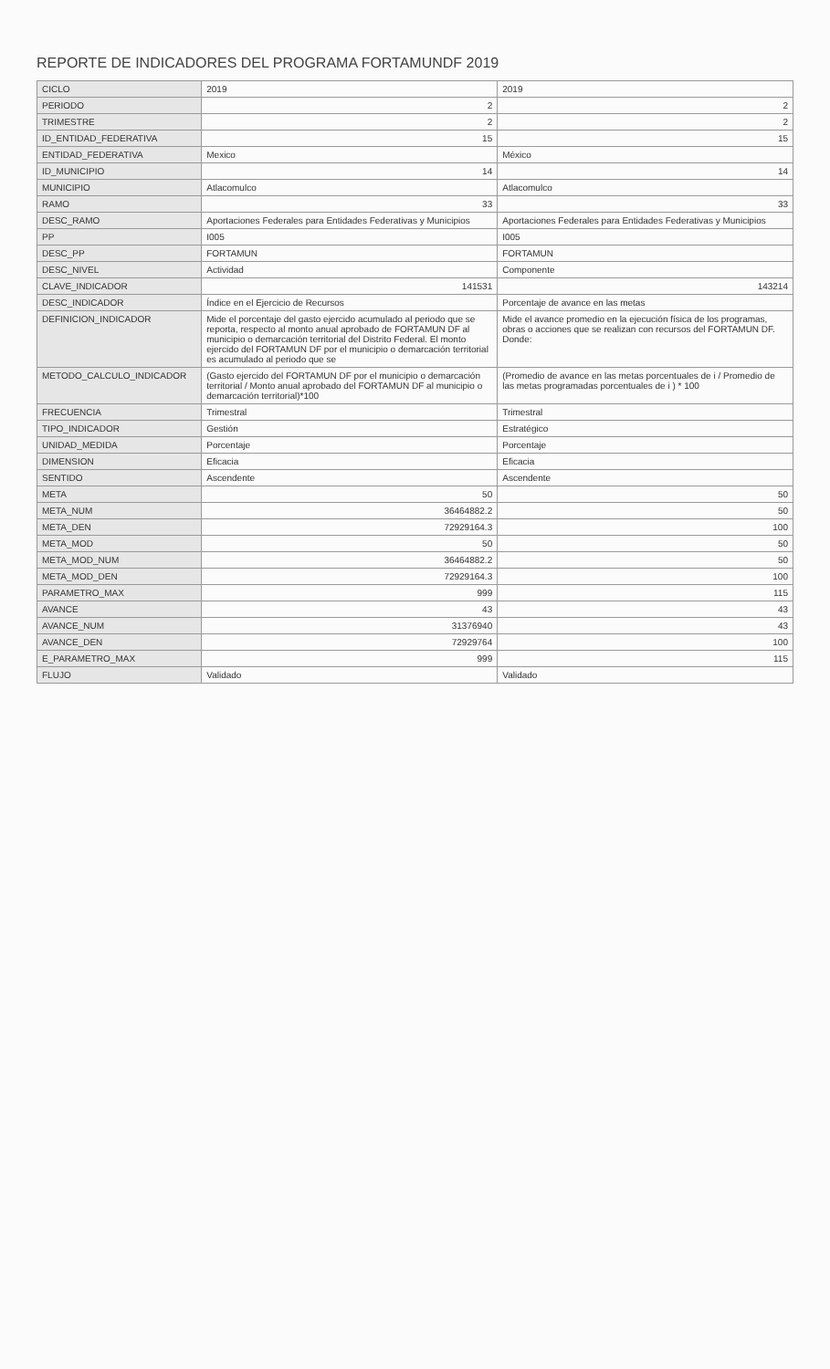REPORTE DE INDICADORES DEL PROGRAMA FORTAMUNDF 2019
| CICLO | 2019 | 2019 |
| PERIODO | 2 | 2 |
| TRIMESTRE | 2 | 2 |
| ID_ENTIDAD_FEDERATIVA | 15 | 15 |
| ENTIDAD_FEDERATIVA | Mexico | México |
| ID_MUNICIPIO | 14 | 14 |
| MUNICIPIO | Atlacomulco | Atlacomulco |
| RAMO | 33 | 33 |
| DESC_RAMO | Aportaciones Federales para Entidades Federativas y Municipios | Aportaciones Federales para Entidades Federativas y Municipios |
| PP | I005 | I005 |
| DESC_PP | FORTAMUN | FORTAMUN |
| DESC_NIVEL | Actividad | Componente |
| CLAVE_INDICADOR | 141531 | 143214 |
| DESC_INDICADOR | Índice en el Ejercicio de Recursos | Porcentaje de avance en las metas |
| DEFINICION_INDICADOR | Mide el porcentaje del gasto ejercido acumulado al periodo que se reporta, respecto al monto anual aprobado de FORTAMUN DF al municipio o demarcación territorial del Distrito Federal. El monto ejercido del FORTAMUN DF por el municipio o demarcación territorial es acumulado al periodo que se | Mide el avance promedio en la ejecución física de los programas, obras o acciones que se realizan con recursos del FORTAMUN DF. Donde: |
| METODO_CALCULO_INDICADOR | (Gasto ejercido del FORTAMUN DF por el municipio o demarcación territorial / Monto anual aprobado del FORTAMUN DF al municipio o demarcación territorial)*100 | (Promedio de avance en las metas porcentuales de i / Promedio de las metas programadas porcentuales de i ) * 100 |
| FRECUENCIA | Trimestral | Trimestral |
| TIPO_INDICADOR | Gestión | Estratégico |
| UNIDAD_MEDIDA | Porcentaje | Porcentaje |
| DIMENSION | Eficacia | Eficacia |
| SENTIDO | Ascendente | Ascendente |
| META | 50 | 50 |
| META_NUM | 36464882.2 | 50 |
| META_DEN | 72929164.3 | 100 |
| META_MOD | 50 | 50 |
| META_MOD_NUM | 36464882.2 | 50 |
| META_MOD_DEN | 72929164.3 | 100 |
| PARAMETRO_MAX | 999 | 115 |
| AVANCE | 43 | 43 |
| AVANCE_NUM | 31376940 | 43 |
| AVANCE_DEN | 72929764 | 100 |
| E_PARAMETRO_MAX | 999 | 115 |
| FLUJO | Validado | Validado |